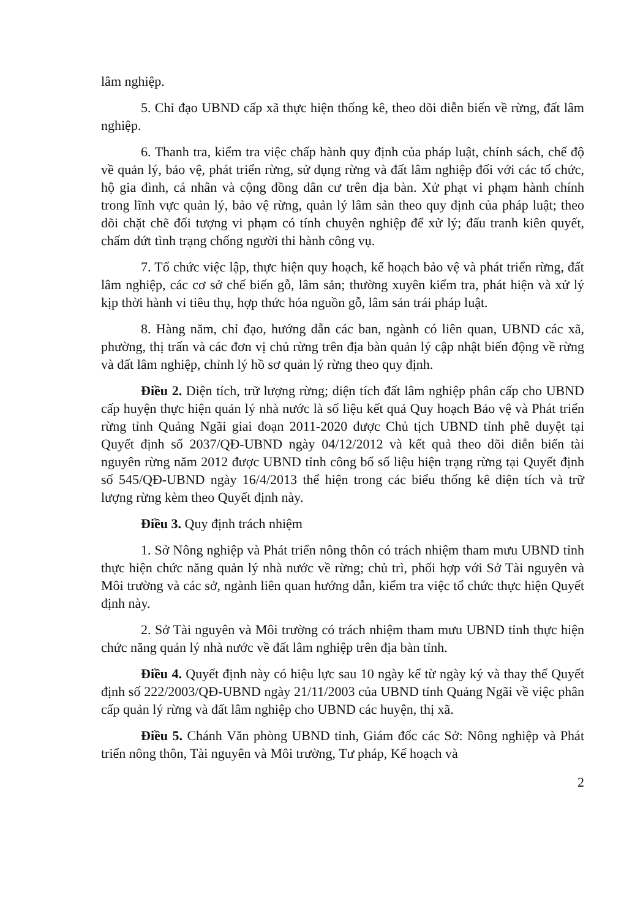lâm nghiệp.
5. Chỉ đạo UBND cấp xã thực hiện thống kê, theo dõi diễn biến về rừng, đất lâm nghiệp.
6. Thanh tra, kiểm tra việc chấp hành quy định của pháp luật, chính sách, chế độ về quản lý, bảo vệ, phát triển rừng, sử dụng rừng và đất lâm nghiệp đối với các tổ chức, hộ gia đình, cá nhân và cộng đồng dân cư trên địa bàn. Xử phạt vi phạm hành chính trong lĩnh vực quản lý, bảo vệ rừng, quản lý lâm sản theo quy định của pháp luật; theo dõi chặt chẽ đối tượng vi phạm có tính chuyên nghiệp để xử lý; đấu tranh kiên quyết, chấm dứt tình trạng chống người thi hành công vụ.
7. Tổ chức việc lập, thực hiện quy hoạch, kế hoạch bảo vệ và phát triển rừng, đất lâm nghiệp, các cơ sở chế biến gỗ, lâm sản; thường xuyên kiểm tra, phát hiện và xử lý kịp thời hành vi tiêu thụ, hợp thức hóa nguồn gỗ, lâm sản trái pháp luật.
8. Hàng năm, chỉ đạo, hướng dẫn các ban, ngành có liên quan, UBND các xã, phường, thị trấn và các đơn vị chủ rừng trên địa bàn quản lý cập nhật biến động về rừng và đất lâm nghiệp, chỉnh lý hồ sơ quản lý rừng theo quy định.
Điều 2. Diện tích, trữ lượng rừng; diện tích đất lâm nghiệp phân cấp cho UBND cấp huyện thực hiện quản lý nhà nước là số liệu kết quả Quy hoạch Bảo vệ và Phát triển rừng tỉnh Quảng Ngãi giai đoạn 2011-2020 được Chủ tịch UBND tỉnh phê duyệt tại Quyết định số 2037/QĐ-UBND ngày 04/12/2012 và kết quả theo dõi diễn biến tài nguyên rừng năm 2012 được UBND tỉnh công bố số liệu hiện trạng rừng tại Quyết định số 545/QĐ-UBND ngày 16/4/2013 thể hiện trong các biểu thống kê diện tích và trữ lượng rừng kèm theo Quyết định này.
Điều 3. Quy định trách nhiệm
1. Sở Nông nghiệp và Phát triển nông thôn có trách nhiệm tham mưu UBND tỉnh thực hiện chức năng quản lý nhà nước về rừng; chủ trì, phối hợp với Sở Tài nguyên và Môi trường và các sở, ngành liên quan hướng dẫn, kiểm tra việc tổ chức thực hiện Quyết định này.
2. Sở Tài nguyên và Môi trường có trách nhiệm tham mưu UBND tỉnh thực hiện chức năng quản lý nhà nước về đất lâm nghiệp trên địa bàn tỉnh.
Điều 4. Quyết định này có hiệu lực sau 10 ngày kể từ ngày ký và thay thế Quyết định số 222/2003/QĐ-UBND ngày 21/11/2003 của UBND tỉnh Quảng Ngãi về việc phân cấp quản lý rừng và đất lâm nghiệp cho UBND các huyện, thị xã.
Điều 5. Chánh Văn phòng UBND tỉnh, Giám đốc các Sở: Nông nghiệp và Phát triển nông thôn, Tài nguyên và Môi trường, Tư pháp, Kế hoạch và
2